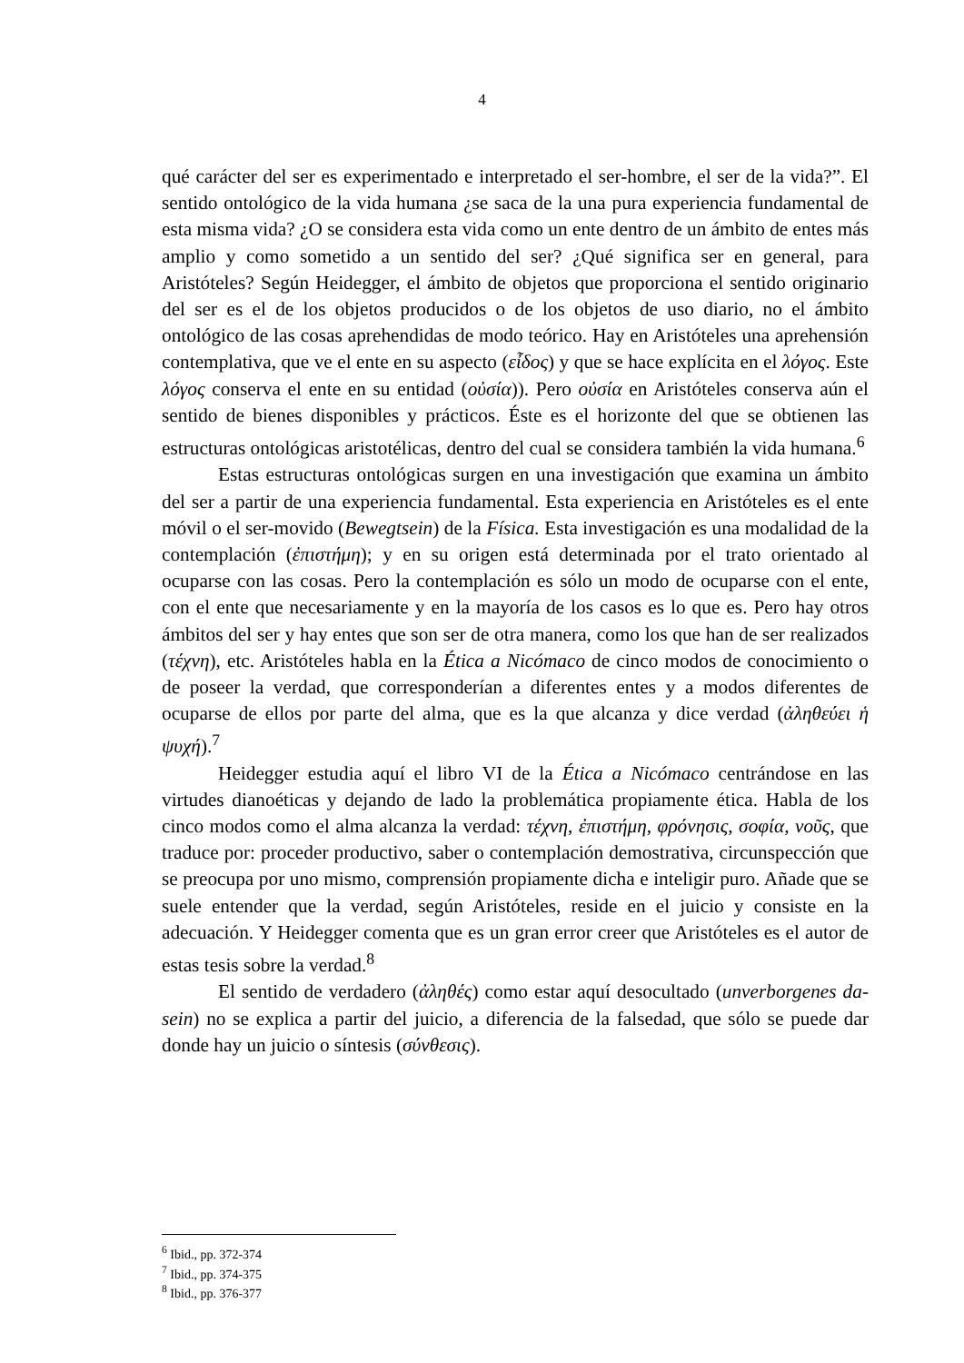4
qué carácter del ser es experimentado e interpretado el ser-hombre, el ser de la vida?”. El sentido ontológico de la vida humana ¿se saca de la una pura experiencia fundamental de esta misma vida? ¿O se considera esta vida como un ente dentro de un ámbito de entes más amplio y como sometido a un sentido del ser? ¿Qué significa ser en general, para Aristóteles? Según Heidegger, el ámbito de objetos que proporciona el sentido originario del ser es el de los objetos producidos o de los objetos de uso diario, no el ámbito ontológico de las cosas aprehendidas de modo teórico. Hay en Aristóteles una aprehensión contemplativa, que ve el ente en su aspecto (εἶδος) y que se hace explícita en el λόγος. Este λόγος conserva el ente en su entidad (οὐσία)). Pero οὐσία en Aristóteles conserva aún el sentido de bienes disponibles y prácticos. Éste es el horizonte del que se obtienen las estructuras ontológicas aristotélicas, dentro del cual se considera también la vida humana.<sup>6</sup>
Estas estructuras ontológicas surgen en una investigación que examina un ámbito del ser a partir de una experiencia fundamental. Esta experiencia en Aristóteles es el ente móvil o el ser-movido (Bewegtsein) de la Física. Esta investigación es una modalidad de la contemplación (ἐπιστήμη); y en su origen está determinada por el trato orientado al ocuparse con las cosas. Pero la contemplación es sólo un modo de ocuparse con el ente, con el ente que necesariamente y en la mayoría de los casos es lo que es. Pero hay otros ámbitos del ser y hay entes que son ser de otra manera, como los que han de ser realizados (τέχνη), etc. Aristóteles habla en la Ética a Nicómaco de cinco modos de conocimiento o de poseer la verdad, que corresponderían a diferentes entes y a modos diferentes de ocuparse de ellos por parte del alma, que es la que alcanza y dice verdad (ἀληθεύει ἡ ψυχή).<sup>7</sup>
Heidegger estudia aquí el libro VI de la Ética a Nicómaco centrándose en las virtudes dianoéticas y dejando de lado la problemática propiamente ética. Habla de los cinco modos como el alma alcanza la verdad: τέχνη, ἐπιστήμη, φρόνησις, σοφία, νοῦς, que traduce por: proceder productivo, saber o contemplación demostrativa, circunspección que se preocupa por uno mismo, comprensión propiamente dicha e inteligir puro. Añade que se suele entender que la verdad, según Aristóteles, reside en el juicio y consiste en la adecuación. Y Heidegger comenta que es un gran error creer que Aristóteles es el autor de estas tesis sobre la verdad.<sup>8</sup>
El sentido de verdadero (ἀληθές) como estar aquí desocultado (unverborgenes da-sein) no se explica a partir del juicio, a diferencia de la falsedad, que sólo se puede dar donde hay un juicio o síntesis (σύνθεσις).
<sup>6</sup> Ibid., pp. 372-374
<sup>7</sup> Ibid., pp. 374-375
<sup>8</sup> Ibid., pp. 376-377